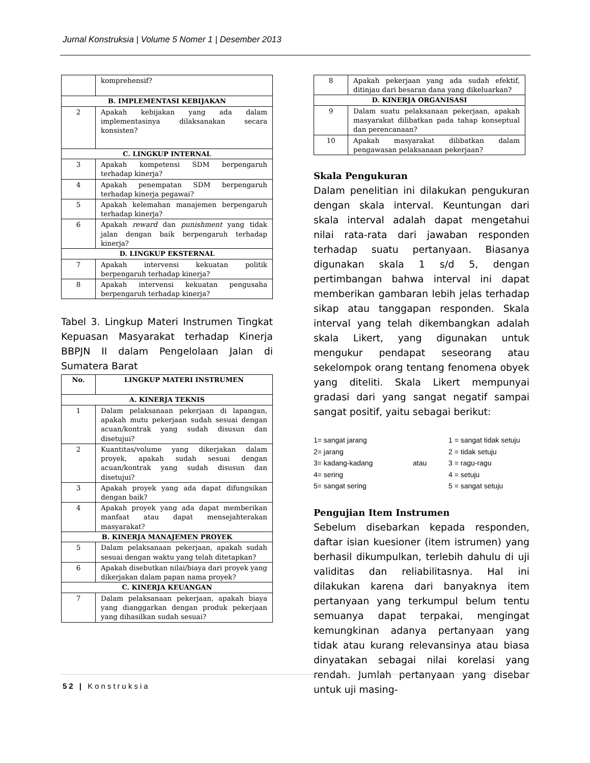Jurnal Konstruksia | Volume 5 Nomer 1 | Desember 2013
| | komprehensif? |
| B. IMPLEMENTASI KEBIJAKAN | |
| 2 | Apakah kebijakan yang ada dalam implementasinya dilaksanakan secara konsisten? |
| C. LINGKUP INTERNAL | |
| 3 | Apakah kompetensi SDM berpengaruh terhadap kinerja? |
| 4 | Apakah penempatan SDM berpengaruh terhadap kinerja pegawai? |
| 5 | Apakah kelemahan manajemen berpengaruh terhadap kinerja? |
| 6 | Apakah reward dan punishment yang tidak jalan dengan baik berpengaruh terhadap kinerja? |
| D. LINGKUP EKSTERNAL | |
| 7 | Apakah intervensi kekuatan politik berpengaruh terhadap kinerja? |
| 8 | Apakah intervensi kekuatan pengusaha berpengaruh terhadap kinerja? |
Tabel 3. Lingkup Materi Instrumen Tingkat Kepuasan Masyarakat terhadap Kinerja BBPJN II dalam Pengelolaan Jalan di Sumatera Barat
| No. | LINGKUP MATERI INSTRUMEN |
| --- | --- |
| A. KINERJA TEKNIS | |
| 1 | Dalam pelaksanaan pekerjaan di lapangan, apakah mutu pekerjaan sudah sesuai dengan acuan/kontrak yang sudah disusun dan disetujui? |
| 2 | Kuantitas/volume yang dikerjakan dalam proyek, apakah sudah sesuai dengan acuan/kontrak yang sudah disusun dan disetujui? |
| 3 | Apakah proyek yang ada dapat difungsikan dengan baik? |
| 4 | Apakah proyek yang ada dapat memberikan manfaat atau dapat mensejahterakan masyarakat? |
| B. KINERJA MANAJEMEN PROYEK | |
| 5 | Dalam pelaksanaan pekerjaan, apakah sudah sesuai dengan waktu yang telah ditetapkan? |
| 6 | Apakah disebutkan nilai/biaya dari proyek yang dikerjakan dalam papan nama proyek? |
| C. KINERJA KEUANGAN | |
| 7 | Dalam pelaksanaan pekerjaan, apakah biaya yang dianggarkan dengan produk pekerjaan yang dihasilkan sudah sesuai? |
| 8 | Apakah pekerjaan yang ada sudah efektif, ditinjau dari besaran dana yang dikeluarkan? |
| D. KINERJA ORGANISASI | |
| 9 | Dalam suatu pelaksanaan pekerjaan, apakah masyarakat dilibatkan pada tahap konseptual dan perencanaan? |
| 10 | Apakah masyarakat dilibatkan dalam pengawasan pelaksanaan pekerjaan? |
Skala Pengukuran
Dalam penelitian ini dilakukan pengukuran dengan skala interval. Keuntungan dari skala interval adalah dapat mengetahui nilai rata-rata dari jawaban responden terhadap suatu pertanyaan. Biasanya digunakan skala 1 s/d 5, dengan pertimbangan bahwa interval ini dapat memberikan gambaran lebih jelas terhadap sikap atau tanggapan responden. Skala interval yang telah dikembangkan adalah skala Likert, yang digunakan untuk mengukur pendapat seseorang atau sekelompok orang tentang fenomena obyek yang diteliti. Skala Likert mempunyai gradasi dari yang sangat negatif sampai sangat positif, yaitu sebagai berikut:
1= sangat jarang
1 = sangat tidak setuju
2= jarang
2 = tidak setuju
3= kadang-kadang
atau
3 = ragu-ragu
4= sering
4 = setuju
5= sangat sering
5 = sangat setuju
Pengujian Item Instrumen
Sebelum disebarkan kepada responden, daftar isian kuesioner (item istrumen) yang berhasil dikumpulkan, terlebih dahulu di uji validitas dan reliabilitasnya. Hal ini dilakukan karena dari banyaknya item pertanyaan yang terkumpul belum tentu semuanya dapat terpakai, mengingat kemungkinan adanya pertanyaan yang tidak atau kurang relevansinya atau biasa dinyatakan sebagai nilai korelasi yang rendah. Jumlah pertanyaan yang disebar untuk uji masing-
52 | Konstruksia